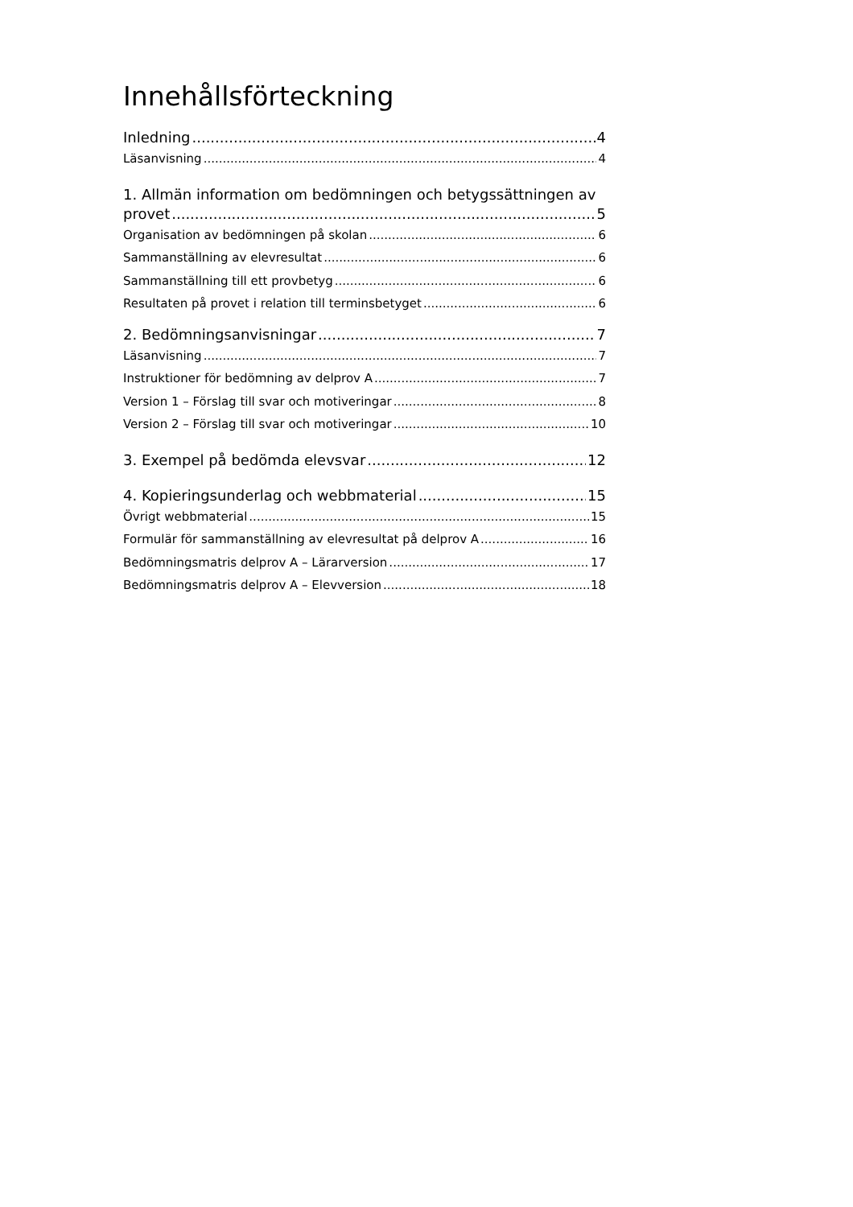Innehållsförteckning
Inledning 4
Läsanvisning 4
1. Allmän information om bedömningen och betygssättningen av
provet 5
Organisation av bedömningen på skolan 6
Sammanställning av elevresultat 6
Sammanställning till ett provbetyg 6
Resultaten på provet i relation till terminsbetyget 6
2. Bedömningsanvisningar 7
Läsanvisning 7
Instruktioner för bedömning av delprov A 7
Version 1 – Förslag till svar och motiveringar 8
Version 2 – Förslag till svar och motiveringar 10
3. Exempel på bedömda elevsvar 12
4. Kopieringsunderlag och webbmaterial 15
Övrigt webbmaterial 15
Formulär för sammanställning av elevresultat på delprov A 16
Bedömningsmatris delprov A – Lärarversion 17
Bedömningsmatris delprov A – Elevversion 18